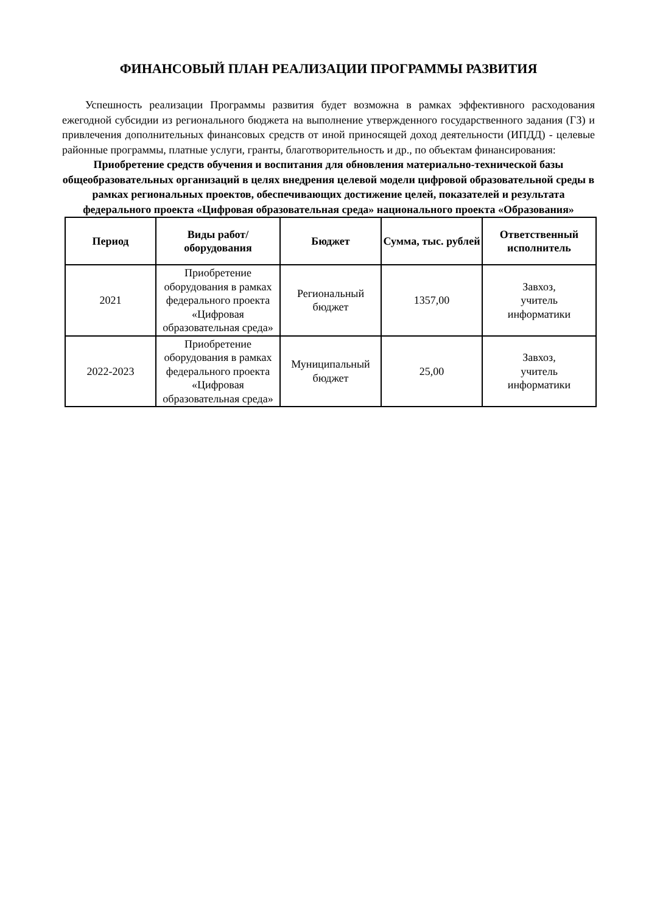ФИНАНСОВЫЙ ПЛАН РЕАЛИЗАЦИИ ПРОГРАММЫ РАЗВИТИЯ
Успешность реализации Программы развития будет возможна в рамках эффективного расходования ежегодной субсидии из регионального бюджета на выполнение утвержденного государственного задания (ГЗ) и привлечения дополнительных финансовых средств от иной приносящей доход деятельности (ИПДД) - целевые районные программы, платные услуги, гранты, благотворительность и др., по объектам финансирования:
Приобретение средств обучения и воспитания для обновления материально-технической базы общеобразовательных организаций в целях внедрения целевой модели цифровой образовательной среды в рамках региональных проектов, обеспечивающих достижение целей, показателей и результата
федерального проекта «Цифровая образовательная среда» национального проекта «Образования»
| Период | Виды работ/оборудования | Бюджет | Сумма, тыс. рублей | Ответственный исполнитель |
| --- | --- | --- | --- | --- |
| 2021 | Приобретение оборудования в рамках федерального проекта «Цифровая образовательная среда» | Региональный бюджет | 1357,00 | Завхоз, учитель информатики |
| 2022-2023 | Приобретение оборудования в рамках федерального проекта «Цифровая образовательная среда» | Муниципальный бюджет | 25,00 | Завхоз, учитель информатики |